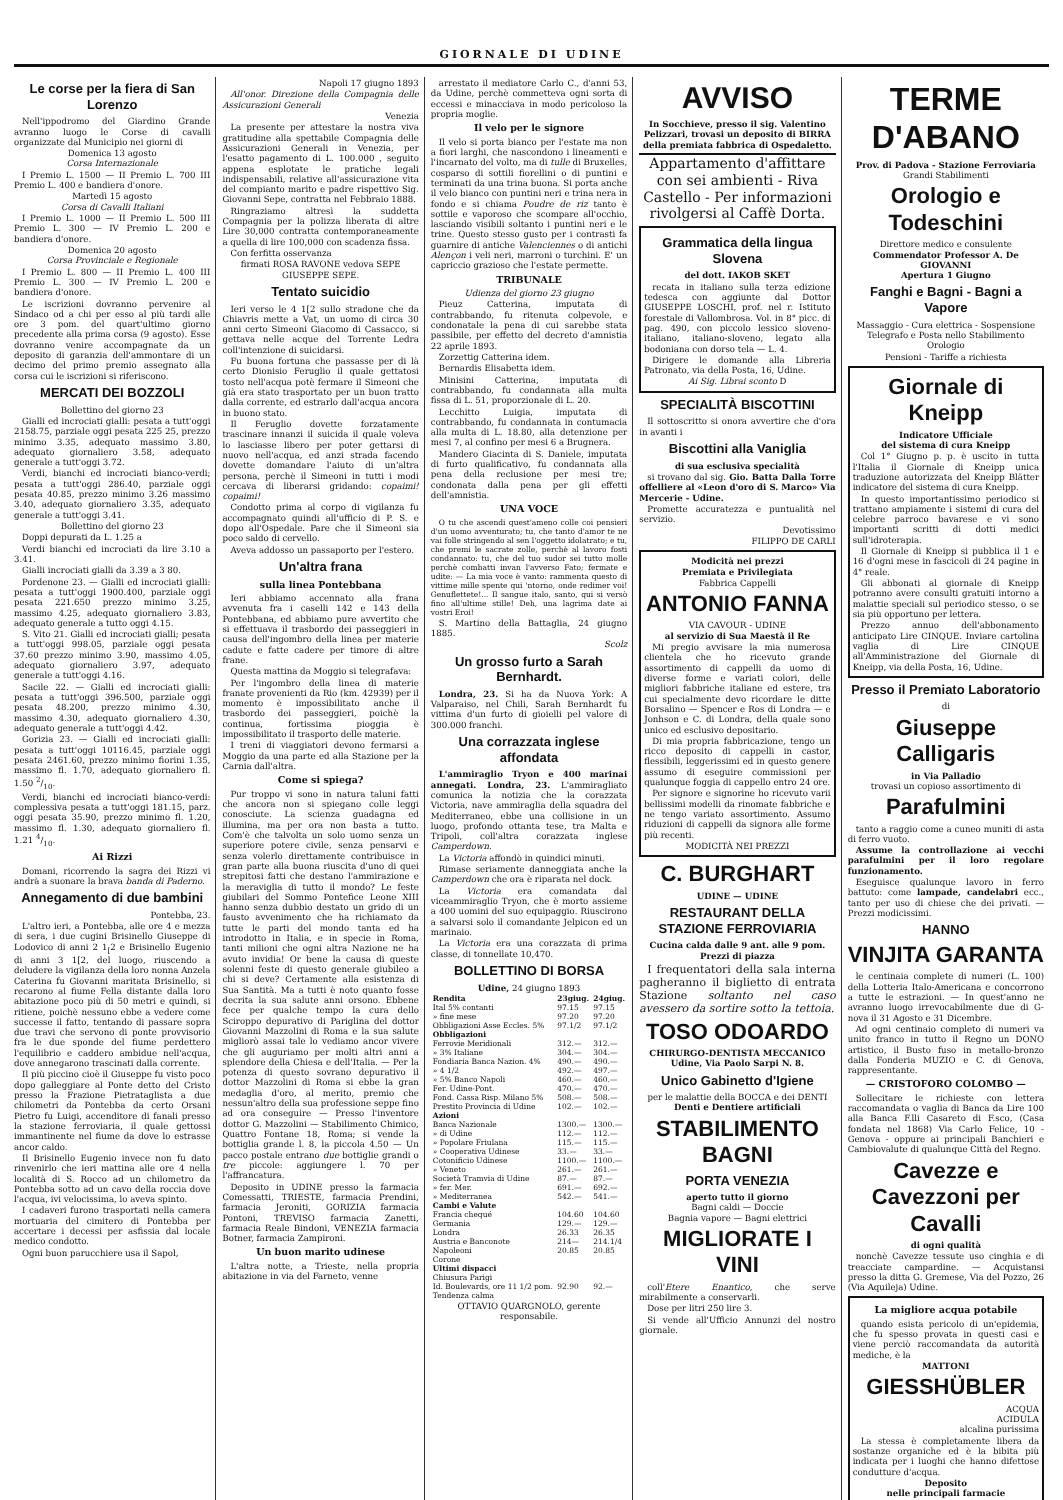GIORNALE DI UDINE
Le corse per la fiera di San Lorenzo
Nell'ippodromo del Giardino Grande avranno luogo le Corse di cavalli organizzate dal Municipio nei giorni di
Domenica 13 agosto
Corsa Internazionale
I Premio L. 1500 — II Premio L. 700 III Premio L. 400 e bandiera d'onore.
Martedì 15 agosto
Corsa di Cavalli Italiani
I Premio L. 1000 — II Premio L. 500 III Premio L. 300 — IV Premio L. 200 e bandiera d'onore.
Domenica 20 agosto
Corsa Provinciale e Regionale
I Premio L. 800 — II Premio L. 400 III Premio L. 300 — IV Premio L. 200 e bandiera d'onore.
Le iscrizioni dovranno pervenire al Sindaco od a chi per esso al più tardi alle ore 3 pom. del quart'ultimo giorno precedente alla prima corsa (9 agosto). Esse dovranno venire accompagnate da un deposito di garanzia dell'ammontare di un decimo del primo premio assegnato alla corsa cui le iscrizioni si riferiscono.
MERCATI DEI BOZZOLI
Bollettino del giorno 23
Gialli ed incrociati gialli: pesata a tutt'oggi 2158.75, parziale oggi pesata 225 25, prezzo minimo 3.35, adequato massimo 3.80, adequato giornaliero 3.58, adequato generale a tutt'oggi 3.72.
Verdi, bianchi ed incrociati bianco-verdi; pesata a tutt'oggi 286.40, parziale oggi pesata 40.85, prezzo minimo 3.26 massimo 3.40, adequato giornaliero 3.35, adequato generale a tutt'oggi 3.41.
Bollettino del giorno 23
Doppi depurati da L. 1.25 a
Verdi bianchi ed incrociati da lire 3.10 a 3.41.
Gialli incrociati gialli da 3.39 a 3 80.
Pordenone 23. — Gialli ed incrociati gialli: pesata a tutt'oggi 1900.400, parziale oggi pesata 221.650 prezzo minimo 3.25, massimo 4.25, adequato giornaliero 3.83, adequato generale a tutto oggi 4.15.
S. Vito 21. Gialli ed incrociati gialli; pesata a tutt'oggi 998.05, parziale oggi pesata 37.60 prezzo minimo 3.90, massimo 4.05, adequato giornaliero 3.97, adequato generale a tutt'oggi 4.16.
Sacile 22. — Gialli ed incrociati gialli: pesata a tutt'oggi 396.500, parziale oggi pesata 48.200, prezzo minimo 4.30, massimo 4.30, adequato giornaliero 4.30, adequato generale a tutt'oggi 4.42.
Gorizia 23. — Gialli ed incrociati gialli: pesata a tutt'oggi 10116.45, parziale oggi pesata 2461.60, prezzo minimo fiorini 1.35, massimo fl. 1.70, adequato giornaliero fl. 1.50 2/10.
Verdi, bianchi ed incrociati bianco-verdi: complessiva pesata a tutt'oggi 181.15, parz. oggi pesata 35.90, prezzo minimo fl. 1.20, massimo fl. 1.30, adequato giornaliero fl. 1.21 4/10.
Ai Rizzi
Domani, ricorrendo la sagra dei Rizzi vi andrà a suonare la brava banda di Paderno.
Annegamento di due bambini
Pontebba, 23.
L'altro ieri, a Pontebba, alle ore 4 e mezza di sera, i due cugini Brisinello Giuseppe di Lodovico di anni 2 1<sub>[</sub>2 e Brisinello Eugenio di anni 3 1[2, del luogo, riuscendo a deludere la vigilanza della loro nonna Anzela Caterina fu Giovanni maritata Brisinello, si recarono al fiume Fella distante dalla loro abitazione poco più di 50 metri e quindi, si ritiene, poichè nessuno ebbe a vedere come successe il fatto, tentando di passare sopra due travi che servono di ponte provvisorio fra le due sponde del fiume perdettero l'equilibrio e caddero ambidue nell'acqua, dove annegarono trascinati dalla corrente.
Il più piccino cioè il Giuseppe fu visto poco dopo galleggiare al Ponte detto del Cristo presso la Frazione Pietrataglista a due chilometri da Pontebba da certo Orsani Pietro fu Luigi, accenditore di fanali presso la stazione ferroviaria, il quale gettossi immantinente nel fiume da dove lo estrasse ancor caldo.
Il Brisinello Eugenio invece non fu dato rinvenirlo che ieri mattina alle ore 4 nella località di S. Rocco ad un chilometro da Pontebba sotto ad un cavo della roccia dove l'acqua, ivi velocissima, lo aveva spinto.
I cadaveri furono trasportati nella camera mortuaria del cimitero di Pontebba per accertare i decessi per asfissia dal locale medico condotto.
Ogni buon parucchiere usa il Sapol,
Napoli 17 giugno 1893
All'onor. Direzione della Compagnia delle Assicurazioni Generali
Venezia
La presente per attestare la nostra viva gratitudine alla spettabile Compagnia delle Assicurazioni Generali in Venezia, per l'esatto pagamento di L. 100.000 , seguito appena esplotate le pratiche legali indispensabili, relative all'assicurazione vita del compianto marito e padre rispettivo Sig. Giovanni Sepe, contratta nel Febbraio 1888.
Ringraziamo altresì la suddetta Compagnia per la polizza liberata di altre Lire 30,000 contratta contemporaneamente a quella di lire 100,000 con scadenza fissa.
Con ferfitta osservanza
firmati ROSA RAVONE vedova SEPE GIUSEPPE SEPE.
Tentato suicidio
Ieri verso le 4 1[2 sullo stradone che da Chiavris mette a Vat, un uomo di circa 30 anni certo Simeoni Giacomo di Cassacco, si gettava nelle acque del Torrente Ledra coll'intenzione di suicidarsi.
Fu buona fortuna che passasse per di là certo Dionisio Feruglio il quale gettatosi tosto nell'acqua potè fermare il Simeoni che già era stato trasportato per un buon tratto dalla corrente, ed estrarlo dall'acqua ancora in buono stato.
Il Feruglio dovette forzatamente trascinare innanzi il suicida il quale voleva lo lasciasse libero per poter gettarsi di nuovo nell'acqua, ed anzi strada facendo dovette domandare l'aiuto di un'altra persona, perchè il Simeoni in tutti i modi cercava di liberarsi gridando: copaimi! copaimi!
Condotto prima al corpo di vigilanza fu accompagnato quindi all'ufficio di P. S. e dopo all'Ospedale. Pare che il Simeoni sia poco saldo di cervello.
Aveva addosso un passaporto per l'estero.
Un'altra frana
sulla linea Pontebbana
Ieri abbiamo accennato alla frana avvenuta fra i caselli 142 e 143 della Pontebbana, ed abbiamo pure avvertito che si effettuava il trasbordo dei passeggieri in causa dell'ingombro della linea per materie cadute e fatte cadere per timore di altre frane.
Questa mattina da Moggio si telegrafava:
Per l'ingombro della linea di materie franate provenienti da Rio (km. 42939) per il momento è impossibilitato anche il trasbordo dei passeggieri, poichè la continua, fortissima pioggia è impossibilitato il trasporto delle materie.
I treni di viaggiatori devono fermarsi a Moggio da una parte ed alla Stazione per la Carnia dall'altra.
Come si spiega?
Pur troppo vi sono in natura taluni fatti che ancora non si spiegano colle leggi conosciute. La scienza guadagna ed illumina, ma per ora non basta a tutto. Com'è che talvolta un solo uomo senza un superiore potere civile, senza pensarvi e senza volerlo direttamente contribuisce in gran parte alla buona riuscita d'uno di quei strepitosi fatti che destano l'ammirazione e la meraviglia di tutto il mondo? Le feste giubilari del Sommo Pontefice Leone XIII hanno senza dubbio destato un grido di un fausto avvenimento che ha richiamato da tutte le parti del mondo tanta ed ha introdotto in Italia, e in specie in Roma, tanti milioni che ogni altra Nazione ne ha avuto invidia! Or bene la causa di queste solenni feste di questo generale giubileo a chi si deve? Certamente alla esistenza di Sua Santità. Ma a tutti è noto quanto fosse decrita la sua salute anni orsono. Ebbene fece per qualche tempo la cura dello Sciroppo depurativo di Pariglina del dottor Giovanni Mazzolini di Roma e la sua salute migliorò assai tale lo vediamo ancor vivere che gli auguriamo per molti altri anni a splendore della Chiesa e dell'Italia. — Per la potenza di questo sovrano depurativo il dottor Mazzolini di Roma si ebbe la gran medaglia d'oro, al merito, premio che nessun'altro della sua professione seppe fino ad ora conseguire — Presso l'inventore dottor G. Mazzolini — Stabilimento Chimico, Quattro Fontane 18, Roma; si vende la bottiglia grande l. 8, la piccola 4.50 — Un pacco postale entrano due bottiglie grandi o tre piccole: aggiungere l. 70 per l'affrancatura.
Deposito in UDINE presso la farmacia Comessatti, TRIESTE, farmacia Prendini, farmacia Jeroniti, GORIZIA farmacia Pontoni, TREVISO farmacia Zanetti, farmacia Reale Bindoni, VENEZIA farmacia Botner, farmacia Zampironi.
Un buon marito udinese
L'altra notte, a Trieste, nella propria abitazione in via del Farneto, venne
arrestato il mediatore Carlo C., d'anni 53, da Udine, perchè commetteva ogni sorta di eccessi e minacciava in modo pericoloso la propria moglie.
Il velo per le signore
Il velo si porta bianco per l'estate ma non a fiori larghi, che nascondono i lineamenti e l'incarnato del volto, ma di tulle di Bruxelles, cosparso di sottili fiorellini o di puntini e terminati da una trina buona. Si porta anche il velo bianco con puntini neri e trina nera in fondo e si chiama Poudre de riz tanto è sottile e vaporoso che scompare all'occhio, lasciando visibili soltanto i puntini neri e le trine. Questo stesso gusto per i contrasti fa guarnire di antiche Valenciennes o di antichi Alençon i veli neri, marroni o turchini. E' un capriccio grazioso che l'estate permette.
TRIBUNALE
Udienza del giorno 23 giugno
Pieuz Catterina, imputata di contrabbando, fu ritenuta colpevole, e condonatale la pena di cui sarebbe stata passibile, per effetto del decreto d'amnistia 22 aprile 1893.
Zorzettig Catterina idem.
Bernardis Elisabetta idem.
Minisini Catterina, imputata di contrabbando, fu condannata alla multa fissa di L. 51, proporzionale di L. 20.
Lecchitto Luigia, imputata di contrabbando, fu condannata in contumacia alla multa di L. 18.80, alla detenzione per mesi 7, al confino per mesi 6 a Brugnera.
Mandero Giacinta di S. Daniele, imputata di furto qualificativo, fu condannata alla pena della reclusione per mesi tre; condonata dalla pena per gli effetti dell'amnistia.
UNA VOCE
O tu che ascendi quest'ameno colle coi pensieri d'un uomo avventurato; tu, che tanto d'amor te ne vai folle stringendo al sen l'oggetto idolatrato; e tu, che premi le sacrate zolle, perchè al lavoro fosti condannato: tu, che del tuo sudor sei tutto molle perchè combatti invan l'avverso Fato; fermate e udite: — La mia voce è vanto: rammenta questo di vittime mille spente qui 'ntorno, onde redimer voi! Genuflettete!... Il sangue italo, santo, qui si versò fino all'ultime stille! Deh, una lagrima date ai vostri Eroi!
S. Martino della Battaglia, 24 giugno 1885.
Scolz
Un grosso furto a Sarah Bernhardt.
Londra, 23. Si ha da Nuova York: A Valparaiso, nel Chili, Sarah Bernhardt fu vittima d'un furto di gioielli pel valore di 300.000 franchi.
Una corrazzata inglese affondata
L'ammiraglio Tryon e 400 marinai annegati. Londra, 23. L'ammiragliato comunica la notizia che la corazzata Victoria, nave ammiraglia della squadra del Mediterraneo, ebbe una collisione in un luogo, profondo ottanta tese, tra Malta e Tripoli, coll'altra corazzata inglese Camperdown.
La Victoria affondò in quindici minuti.
Rimase seriamente danneggiata anche la Camperdown che ora è riparata nel dock.
La Victoria era comandata dal viceammiraglio Tryon, che è morto assieme a 400 uomini del suo equipaggio. Riuscirono a salvarsi solo il comandante Jelpicon ed un marinaio.
La Victoria era una corazzata di prima classe, di tonnellate 10,470.
BOLLETTINO DI BORSA
Udine, 24 giugno 1893
| Rendita | 23giug. | 24giug. |
| --- | --- | --- |
| Ital 5% contanti | 97.15 | 97.15 |
| » fine mese | 97.20 | 97.20 |
| Obbligazioni Asse Eccles. 5% | 97.1/2 | 97.1/2 |
| Obbligazioni | | |
| Ferrovie Meridionali | 312.— | 312.— |
| » 3% Italiane | 304.— | 304.— |
| Fondiaria Banca Nazion. 4% | 490.— | 490.— |
| » 4 1/2 | 492.— | 497.— |
| » 5% Banco Napoli | 460.— | 460.— |
| Fer. Udine-Pont. | 470.— | 470.— |
| Fond. Cassa Risp. Milano 5% | 508.— | 508.— |
| Prestito Provincia di Udine | 102.— | 102.— |
| Azioni | | |
| Banca Nazionale | 1300.— | 1300.— |
| » di Udine | 112.— | 112.— |
| » Popolare Friulana | 115.— | 115.— |
| » Cooperativa Udinese | 33.— | 33.— |
| Cotonificio Udinese | 1100.— | 1100.— |
| » Veneto | 261.— | 261.— |
| Società Tramvia di Udine | 87.— | 87.— |
| » fer. Mer. | 691.— | 692.— |
| » Mediterranea | 542.— | 541.— |
| Cambi e Valute | | |
| Francia chequé | 104.60 | 104.60 |
| Germania | 129.— | 129.— |
| Londra | 26.33 | 26.35 |
| Austria e Banconote | 214— | 214.1/4 |
| Napoleoni | 20.85 | 20.85 |
| Corone | | |
| Ultimi dispacci | | |
| Chiusura Parigi | | |
| Id. Boulevards, ore 11 1/2 pom. | 92.90 | 92.— |
| Tendenza calma | | |
OTTAVIO QUARGNOLO, gerente responsabile.
AVVISO
In Socchieve, presso il sig. Valentino Pelizzari, trovasi un deposito di BIRRA della premiata fabbrica di Ospedaletto.
Appartamento d'affittare con sei ambienti - Riva Castello - Per informazioni rivolgersi al Caffè Dorta.
Grammatica della lingua Slovena
del dott. IAKOB SKET
recata in italiano sulla terza edizione tedesca con aggiunte dal Dottor GIUSEPPE LOSCHI, prof. nel r. Istituto forestale di Vallombrosa. Vol. in 8° picc. di pag. 490, con piccolo lessico sloveno-italiano, italiano-sloveno, legato alla bodoniana con dorso tela — L. 4.
Dirigere le domande alla Libreria Patronato, via della Posta, 16, Udine.
Ai Sig. Librai sconto D
SPECIALITÀ BISCOTTINI
Il sottoscritto si onora avvertire che d'ora in avanti i
Biscottini alla Vaniglia
di sua esclusiva specialità
si trovano dal sig. Gio. Batta Dalla Torre offelliere al «Leon d'oro di S. Marco» Via Mercerie - Udine.
Promette accuratezza e puntualità nel servizio.
Devotissimo
FILIPPO DE CARLI
Modicità nei prezzi
Premiata e Privilegiata
Fabbrica Cappelli
ANTONIO FANNA
VIA CAVOUR - UDINE
al servizio di Sua Maestà il Re
Mi pregio avvisare la mia numerosa clientela che ho ricevuto grande assortimento di cappelli da uomo di diverse forme e variati colori, delle migliori fabbriche italiane ed estere, tra cui specialmente devo ricordare le ditte Borsalino — Spencer e Ros di Londra — e Jonhson e C. di Londra, della quale sono unico ed esclusivo depositario.
Di mia propria fabbricazione, tengo un ricco deposito di cappelli in castor, flessibili, leggerissimi ed in questo genere assumo di eseguire commissioni per qualunque foggia di cappello entro 24 ore.
Per signore e signorine ho ricevuto varii bellissimi modelli da rinomate fabbriche e ne tengo variato assortimento. Assumo riduzioni di cappelli da signora alle forme più recenti.
MODICITÀ NEI PREZZI
C. BURGHART
UDINE — UDINE
RESTAURANT DELLA STAZIONE FERROVIARIA
Cucina calda dalle 9 ant. alle 9 pom.
Prezzi di piazza
I frequentatori della sala interna pagheranno il biglietto di entrata Stazione soltanto nel caso avessero da sortire sotto la tettoia.
TOSO ODOARDO
CHIRURGO-DENTISTA MECCANICO
Udine, Via Paolo Sarpi N. 8.
Unico Gabinetto d'Igiene
per le malattie della BOCCA e dei DENTI
Denti e Dentiere artificiali
STABILIMENTO BAGNI
PORTA VENEZIA
aperto tutto il giorno
Bagni caldi — Doccie
Bagnia vapore — Bagni elettrici
MIGLIORATE I VINI
coll'Etere Enantico, che serve mirabilmente a conservarli.
Dose per litri 250 lire 3.
Si vende all'Ufficio Annunzi del nostro giornale.
TERME D'ABANO
Prov. di Padova - Stazione Ferroviaria
Grandi Stabilimenti
Orologio e Todeschini
Direttore medico e consulente
Commendator Professor A. De GIOVANNI
Apertura 1 Giugno
Fanghi e Bagni - Bagni a Vapore
Massaggio - Cura elettrica - Sospensione
Telegrafo e Posta nello Stabilimento Orologio
Pensioni - Tariffe a richiesta
Giornale di Kneipp
Indicatore Ufficiale
del sistema di cura Kneipp
Col 1° Giugno p. p. è uscito in tutta l'Italia il Giornale di Kneipp unica traduzione autorizzata del Kneipp Blätter indicatore del sistema di cura Kneipp.
In questo importantissimo periodico si trattano ampiamente i sistemi di cura del celebre parroco bavarese e vi sono importanti scritti di dotti medici sull'idroterapia.
Il Giornale di Kneipp si pubblica il 1 e 16 d'ogni mese in fascicoli di 24 pagine in 4° reale.
Gli abbonati al giornale di Kneipp potranno avere consulti gratuiti intorno a malattie speciali sul periodico stesso, o se sia più opportuno per lettera.
Prezzo annuo dell'abbonamento anticipato Lire CINQUE. Inviare cartolina vaglia di Lire CINQUE all'Amministrazione del Giornale di Kneipp, via della Posta, 16, Udine.
Presso il Premiato Laboratorio
di
Giuseppe Calligaris
in Via Palladio
trovasi un copioso assortimento di
Parafulmini
tanto a raggio come a cuneo muniti di asta di ferro vuoto.
Assume la controllazione ai vecchi parafulmini per il loro regolare funzionamento.
Eseguisce qualunque lavoro in ferro battuto: come lampade, candelabri ecc., tanto per uso di chiese che dei privati. — Prezzi modicissimi.
HANNO
VINJITA GARANTA
le centinaia complete di numeri (L. 100) della Lotteria Italo-Americana e concorrono a tutte le estrazioni. — In quest'anno ne avranno luogo irrevocabilmente due di G-nova il 31 Agosto e 31 Dicembre.
Ad ogni centinaio completo di numeri va unito franco in tutto il Regno un DONO artistico, il Busto fuso in metallo-bronzo dalla Fonderia MUZIO e C. di Genova, rappresentante.
— CRISTOFORO COLOMBO —
Sollecitare le richieste con lettera raccomandata o vaglia di Banca da Lire 100 alla Banca F.lli Casareto di F.sco, (Casa fondata nel 1868) Via Carlo Felice, 10 - Genova - oppure ai principali Banchieri e Cambiovalute di qualunque Città del Regno.
Cavezze e Cavezzoni per Cavalli
di ogni qualità
nonchè Cavezze tessute uso cinghia e di treacciate campardine. — Acquistansi presso la ditta G. Gremese, Via del Pozzo, 26 (Via Aquileja) Udine.
La migliore acqua potabile
quando esista pericolo di un'epidemia, che fu spesso provata in questi casi e viene perciò raccomandata da autorità mediche, è la
MATTONI
GIESSHÜBLER
ACQUA
ACIDULA
alcalina purissima
La stessa è completamente libera da sostanze organiche ed è la bibita più indicata per i luoghi che hanno difettose condutture d'acqua.
Deposito
nelle principali farmacie